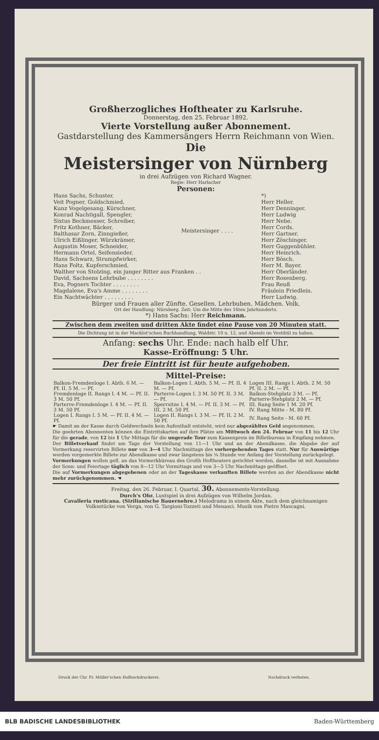Großherzogliches Hoftheater zu Karlsruhe.
Donnerstag, den 25. Februar 1892.
Vierte Vorstellung außer Abonnement.
Gastdarstellung des Kammersängers Herrn Reichmann von Wien.
Die
Meistersinger von Nürnberg
in drei Aufzügen von Richard Wagner.
Regie: Herr Harlacher
Personen:
| Hans Sachs, Schuster, Veit Pogner, Goldschmied, Kunz Vogelgesang, Kürschner, Konrad Nachtigall, Spengler, Sixtus Beckmesser, Schreiber, Fritz Kothner, Bäcker, Balthasar Zorn, Zinngießer, Ulrich Eißlinger, Würzkrämer, Augustin Moser, Schneider, Hermann Ortel, Seifensieder, Hans Schwarz, Strumpfwirker, Hans Foltz, Kupferschmied, | Meistersinger . . . . | *) Herr Heller. Herr Denninger. Herr Ludwig Herr Nebe. Herr Cords. Herr Gartner. Herr Zöschinger. Herr Guggenbühler. Herr Heinrich. Herr Bösch. Herr M. Bayer. |
| Walther von Stolzing, ein junger Ritter aus Franken . . | | Herr Oberländer. |
| David, Sachsens Lehrbube . . . . . . . . | | Herr Rosenberg. |
| Eva, Pogners Tochter . . . . . . . . | | Frau Reuß |
| Magdalene, Eva's Amme . . . . . . . . | | Fräulein Friedlein. |
| Ein Nachtwächter . . . . . . . . . | | Herr Ludwig. |
Bürger und Frauen aller Zünfte. Gesellen. Lehrbuben. Mädchen. Volk.
Ort der Handlung: Nürnberg. Zeit: Um die Mitte des 16ten Jahrhunderts.
*) Hans Sachs: Herr Reichmann.
Zwischen dem zweiten und dritten Akte findet eine Pause von 20 Minuten statt.
Die Dichtung ist in der Macklot'schen Buchhandlung, Waldstr. 10 u. 12, und Abends im Vestibül zu haben.
Anfang: sechs Uhr. Ende: nach halb elf Uhr.
Kasse-Eröffnung: 5 Uhr.
Der freie Eintritt ist für heute aufgehoben.
Mittel-Preise:
| Balkon-Fremdenloge I. Abth. 6 M. — Pf. II. 5 M. — Pf. | Balkon-Logen I. Abth. 5 M. — Pf. II. 4 M. — Pf. | Logen III. Rangs I. Abth. 2 M. 50 Pf. II. 2 M. — Pf. |
| Fremdenloge II. Rangs I. 4 M. — Pf. II. 3 M. 50 Pf. | Parterre-Logen I. 3 M. 50 Pf. II. 3 M. — Pf. | Balkon-Stehplatz 3 M. — Pf. Parterre-Stehplatz 2 M. — Pf. |
| Parterre-Fremdenloge I. 4 M. — Pf. II. 3 M. 50 Pf. | Sperrsitze I. 4 M. — Pf. II. 3 M. — Pf. III. 2 M. 50 Pf. | III. Rang Seite 1 M. 20 Pf. IV. Rang Mitte - M. 80 Pf. |
| Logen I. Rangs I. 5 M. — Pf. II. 4 M. — Pf. | Logen II. Rangs I. 3 M. — Pf. II. 2 M. 50 Pf. | IV. Rang Seite - M. 60 Pf. |
☛ Damit an der Kasse durch Geldwechseln kein Aufenthalt entsteht, wird nur abgezähltes Geld angenommen.
Die geehrten Abonnenten können die Eintrittskarten auf ihre Plätze am Mittwoch den 24. Februar von 11 bis 12 Uhr für die gerade, von 12 bis 1 Uhr Mittags für die ungerade Tour zum Kassenpreis im Billetbureau in Empfang nehmen.
Der Billetverkauf findet am Tage der Vorstellung von 11—1 Uhr und an der Abendkasse, die Abgabe der auf Vormerkung reservirten Billete nur von 3—4 Uhr Nachmittags des vorhergehenden Tages statt. Nur für Auswärtige werden vorgemerkte Billete zur Abendkasse und zwar längstens bis ¼ Stunde vor Anfang der Vorstellung zurückgelegt.
Vormerkungen wollen gefl. an das Vormerkbüreau des Großh Hoftheaters gerichtet werden, dasselbe ist mit Ausnahme der Sonn- und Feiertage täglich von 8—12 Uhr Vormittags und von 3—5 Uhr Nachmittags geöffnet.
Die auf Vormerkungen abgegebenen oder an der Tageskasse verkauften Billete werden an der Abendkasse nicht mehr zurückgenommen. ☚
Freitag, den 26. Februar, I. Quartal, 30. Abonnements-Vorstellung.
Durch's Ohr. Lustspiel in drei Aufzügen von Wilhelm Jordan.
Cavalleria rusticana. (Sizilianische Bauernehre.) Melodrama in einem Akte, nach dem gleichnamigen Volksstücke von Verga, von G. Targioni-Tozzeti und Menasci. Musik von Pietro Mascagni.
Druck der Chr. Fr. Müller'schen Hofbuchdruckerei. Nachdruck verboten.
BLB BADISCHE LANDESBIBLIOTHEK Baden-Württemberg